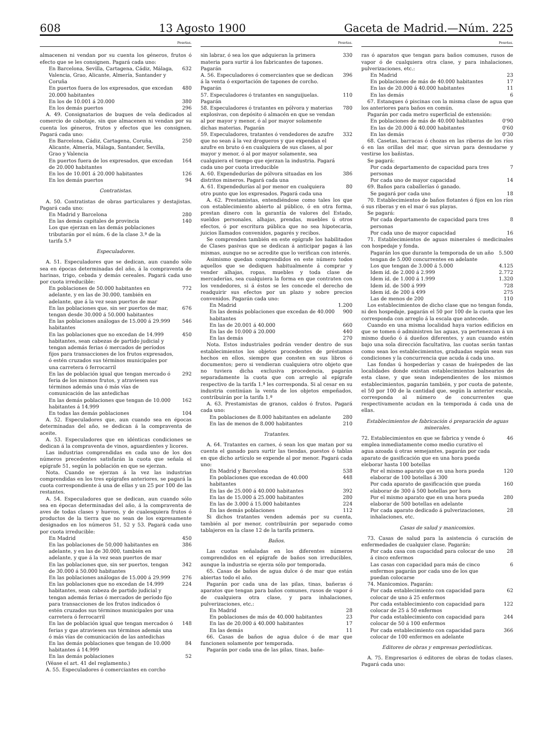608 13 Agosto 1900 Gaceta de Madrid.—Núm. 225
Pesetas.
almacenen ni vendan por su cuenta los géneros, frutos ó efecto que se les consignen. Pagará cada uno:
En Barcelona, Sevilla, Cartagena, Cádiz, Málaga, Valencia, Grao, Alicante, Almería, Santander y Coruña 632
En puertos fuera de los expresados, que excedan 20.000 habitantes 480
En los de 10.001 á 20.000 380
En los demás puertos 296
A. 49. Consignatarios de buques de vela dedicados al comercio de cabotaje, sin que almacenen ni vendan por su cuenta los géneros, frutos y efectos que les consignen. Pagará cada uno:
En Barcelona, Cádiz, Cartagena, Coruña, Alicante, Almería, Málaga, Santander, Sevilla, Grao y Valencia 250
En puertos fuera de los expresados, que excedan de 20.000 habitantes 164
En los de 10.001 á 20.000 habitantes 126
En los demás puertos 94
Contratistas.
A. 50. Contratistas de obras particulares y destajistas. Pagará cada uno:
En Madrid y Barcelona 280
En las demás capitales de provincia 140
Los que ejerzan en las demás poblaciones tributarán por el núm. 6 de la clase 3.ª de la tarifa 5.ª
Especuladores.
A. 51. Especuladores que se dedican, aun cuando sólo sea en épocas determinadas del año, á la compraventa de harinas, trigo, cebada y demás cereales. Pagará cada uno por cuota irreducible:
En poblaciones de 50.000 habitantes en adelante, y en las de 30.000, también en adelante, que á la vez sean puertos de mar 772
En las poblaciones que, sin ser puertos de mar, tengan desde 30.000 á 50.000 habitantes 676
En las poblaciones análogas de 15.000 á 29.999 habitantes 546
En las poblaciones que no excedan de 14.999 habitantes, sean cabezas de partido judicial y tengan además ferias ó mercados de períodos fijos para transacciones de los frutos expresados, ó estén cruzados sus términos municipales por una carretera ó ferrocarril 450
En las de población igual que tengan mercado ó feria de los mismos frutos, y atraviesen sus términos además una ó más vías de comunicación de las antedichas 292
En las demás poblaciones que tengan de 10.000 habitantes á 14.999 162
En todas las demás poblaciones 104
A. 52. Especuladores que, aun cuando sea en épocas determinadas del año, se dedican á la compraventa de aceite.
A. 53. Especuladores que en idénticas condiciones se dedican á la compraventa de vinos, aguardientes y licores.
Las industrias comprendidas en cada uno de los dos números precedentes satisfarán la cuota que señala el epígrafe 51, según la población en que se ejerzan.
Nota. Cuando se ejerzan á la vez las industrias comprendidas en los tres epígrafes anteriores, se pagará la cuota correspondiente á una de ellas y un 25 por 100 de las restantes.
A. 54. Especuladores que se dedican, aun cuando sólo sea en épocas determinadas del año, á la compraventa de aves de todas clases y huevos, y de cualesquiera frutos ó productos de la tierra que no sean de los expresamente designados en los números 51, 52 y 53. Pagará cada uno por cuota irreducible:
En Madrid 450
En las poblaciones de 50,000 habitantes en adelante, y en las de 30.000, también en adelante, y que á la vez sean puertos de mar 386
En las poblaciones que, sin ser puertos, tengan de 30.000 á 50.000 habitantes 342
En las poblaciones análogas de 15.000 á 29.999 276
En las poblaciones que no excedan de 14.999 habitantes, sean cabeza de partido judicial y tengan además ferias ó mercados de período fijo para transacciones de los frutos indicados ó estén cruzados sus términos municipales por una carretera ó ferrocarril 224
En las de población igual que tengan mercados ó ferias y que atraviesen sus términos además una ó más vías de comunicación de las antedichas 148
En las demás poblaciones que tengan de 10.000 habitantes á 14.999 84
En las demás poblaciones 52
(Véase el art. 41 del reglamento.)
A. 55. Especuladores ó comerciantes en corcho
Pesetas.
sin labrar, ó sea los que adquieran la primera materia para surtir á los fabricantes de tapones. Pagarán 330
A. 56. Especuladores ó comerciantes que se dedican á la venta ó exportación de tapones de corcho. Pagarán 396
57. Especuladores ó tratantes en sanguijuelas. Pagarán 110
58. Especuladores ó tratantes en pólvora y materias explosivas, con depósito ó almacén en que se vendan al por mayor y menor, ó al por mayor solamente dichas materias. Pagarán 780
59. Especuladores, tratantes ó vendedores de azufre que no sean á la vez drogueros y que expendan el azufre en bruto ó en cualquiera de sus clases, al por mayor y menor, ó al por mayor solamente, sea cualquiera el tiempo que ejerzan la industria. Pagará cada uno por cuota irreducible 332
A. 60. Expendedurías de pólvora situadas en los distritos mineros. Pagará cada una 386
A. 61. Expendedurías al por menor en cualquiera otro punto que los expresados. Pagará cada una 80
A. 62. Prestamistas, entendiéndose como tales los que con establecimiento abierto al público, ó en otra forma, prestan dinero con la garantía de valores del Estado, sueldos personales, alhajas, prendas, muebles ú otros efectos, ó por escritura pública que no sea hipotecaria, juicios llamados convenidos, pagarés y recibos.
Se comprenden también en este epígrafe los habilitados de Clases pasivas que se dedican á anticipar pagas á las mismas, aunque no se acredite que lo verifican con interés.
Asimismo quedan comprendidos en este número todos aquellos que se dediquen habitualmente á comprar y vender alhajas, ropas, muebles y toda clase de mercaderías, sea cualquiera la forma en que contraten con los vendedores, si á éstos se les concede el derecho de readquirir sus efectos por un plazo y sobre precios convenidos. Pagarán cada uno:
En Madrid 1.200
En las demás poblaciones que excedan de 40.000 habitantes 900
En las de 20.001 á 40.000 660
En las de 10.000 á 20.000 440
En las demás 270
Nota. Estos industriales podrán vender dentro de sus establecimientos los objetos procedentes de préstamos hechos en ellos, siempre que consten en sus libros ó documentos; pero si vendieran cualquiera otro objeto que no tuviera dicha exclusiva procedencia, pagarán separadamente la cuota que con arreglo al epígrafe respectivo de la tarifa 1.ª les corresponda. Si al cesar en su industria continúan la venta de los objetos empeñados, contribuirán por la tarifa 1.ª
A. 63. Prestamistas de granos, caldos ó frutos. Pagará cada uno:
En poblaciones de 8.000 habitantes en adelante 280
En las de menos de 8.000 habitantes 210
Tratantes.
A. 64. Tratantes en carnes, ó sean los que matan por su cuenta el ganado para surtir las tiendas, puestos ó tablas en que dicho artículo se expende al por menor. Pagará cada uno:
En Madrid y Barcelona 538
En poblaciones que excedan de 40.000 habitantes 448
En las de 25.000 á 40.000 habitantes 392
En las de 15.000 á 25.000 habitantes 280
En las de 3.000 á 15.000 habitantes 224
En las demás poblaciones 112
Si dichos tratantes venden además por su cuenta, también al por menor, contribuirán por separado como tablajeros en la clase 12 de la tarifa primera.
Baños.
Las cuotas señaladas en los diferentes números comprendidos en el epígrafe de baños son irreducibles, aunque la industria se ejerza sólo por temporada.
65. Casas de baños de agua dulce ó de mar que están abiertas todo el año.
Pagarán por cada una de las pilas, tinas, bañeras ó aparatos que tengan para baños comunes, rusos de vapor ó de cualquiera otra clase, y para inhalaciones, pulverizaciones, etc.:
En Madrid 28
En poblaciones de más de 40.000 habitantes 23
En las de 20.000 á 40.000 habitantes 17
En las demás 11
66. Casas de baños de agua dulce ó de mar que funcionen solamente por temporada.
Pagarán por cada una de las pilas, tinas, bañe-
Pesetas.
ras ó aparatos que tengan para baños comunes, rusos de vapor ó de cualquiera otra clase, y para inhalaciones, pulverizaciones, etc.:
En Madrid 23
En poblaciones de más de 40.000 habitantes 17
En las de 20.000 á 40.000 habitantes 11
En las demás 6
67. Estanques ó piscinas con la misma clase de agua que los anteriores para baños en común.
Pagarán por cada metro superficial de extensión:
En poblaciones de más de 40.000 habitantes 0'90
En las de 20.000 á 40.000 habitantes 0'60
En las demás 0'30
68. Casetas, barracas ó chozas en las riberas de los ríos ó en las orillas del mar, que sirvan para desnudarse y vestirse los bañistas.
Se pagará:
Por cada departamento de capacidad para tres personas 7
Por cada uno de mayor capacidad 14
69. Baños para caballerías ó ganado.
Se pagará por cada uno 18
70. Establecimientos de baños flotantes ó fijos en los ríos ó sus riberas y en el mar ó sus playas.
Se pagará:
Por cada departamento de capacidad para tres personas 8
Por cada uno de mayor capacidad 16
71. Establecimientos de aguas minerales ó medicinales con hospedaje y fonda.
Pagarán los que durante la temporada de un año tengan de 5.000 concurrentes en adelante 5.500
Los que tengan de 3.000 á 5.000 4.125
Idem íd. de 2.000 á 2.999 2.772
Idem íd. de 1.000 á 1.999 1.320
Idem íd. de 500 á 999 728
Idem íd. de 200 á 499 275
Las de menos de 200 110
Los establecimientos de dicho clase que no tengan fonda, ni den hospedaje, pagarán el 50 por 100 de la cuota que les corresponda con arreglo á la escala que antecede.
Cuando en una misma localidad haya varios edificios en que se tomen ó administren las aguas, ya pertenezcan á un mismo dueño ó á dueños diferentes, y aun cuando estén bajo una sola dirección facultativa, las cuotas serán tantas como sean los establecimientos, graduadas según sean sus condiciones y la concurrencia que acuda á cada uno.
Las fondas ú hospederías y casas de huéspedes de las localidades donde existan establecimientos balnearios de esta clase, y que sean independientes de los mismos establecimientos, pagarán también, y por cuota de patente, el 50 por 100 de la cantidad que, según la anterior escala, corresponda al número de concurrentes que respectivamente acudan en la temporada á cada una de ellas.
Establecimientos de fabricación ó preparación de aguas minerales.
72. Establecimientos en que se fabrica y vende ó emplea inmediatamente como medio curativo el agua azoada ú otras semejantes, pagarán por cada aparato de gasificación que en una hora pueda eleborar hasta 100 botellas 46
Por el mismo aparato que en una hora pueda elaborar de 100 botellas á 300 120
Por cada aparato de gasificación que pueda elaborar de 300 á 500 botellas por hora 160
Por el mismo aparato que en una hora pueda elaborar de 500 botellas en adelante 280
Por cada aparato dedicado á pulverizaciones, inhalaciones, etc. 28
Casas de salud y manicomios.
73. Casas de salud para la asistencia ó curación de enfermedades de cualquier clase. Pagarán:
Por cada casa con capacidad para colocar de uno á cinco enfermos 28
Las casas con capacidad para más de cinco enfermos pagarán por cada uno de los que puedan colocarse 6
74. Manicomios. Pagarán:
Por cada establecimiento con capacidad para colocar de uno á 25 enfermos 62
Por cada establecimiento con capacidad para colocar de 25 á 50 enfermos 122
Por cada establecimiento con capacidad para colocar de 50 á 100 enfermos 244
Por cada establecimiento con capacidad para colocar de 100 enfermos en adelante 366
Editores de obras y empresas periodísticas.
A. 75. Empresarios ó editores de obras de todas clases. Pagará cada uno: